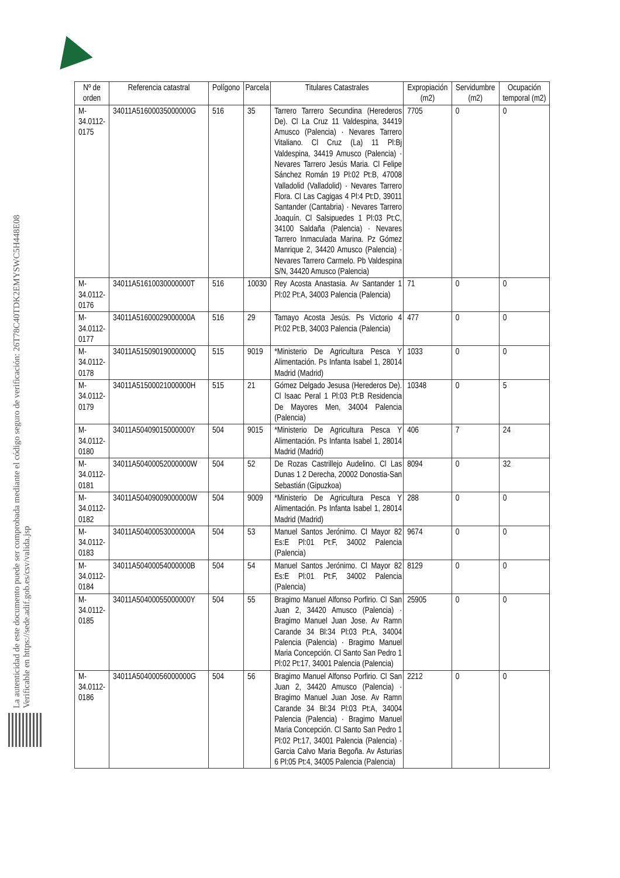La autenticidad de este documento puede ser comprobada mediante el código seguro de verificación: 26T78C40TDK2EMYSWC5H448E08
Verificable en https://sede.adif.gob.es/csv/valida.jsp
| Nº de orden | Referencia catastral | Polígono | Parcela | Titulares Catastrales | Expropiación (m2) | Servidumbre (m2) | Ocupación temporal (m2) |
| --- | --- | --- | --- | --- | --- | --- | --- |
| M-34.0112-0175 | 34011A51600035000000G | 516 | 35 | Tarrero Tarrero Secundina (Herederos De). Cl La Cruz 11 Valdespina, 34419 Amusco (Palencia) · Nevares Tarrero Vitaliano. Cl Cruz (La) 11 Pl:Bj Valdespina, 34419 Amusco (Palencia) · Nevares Tarrero Jesús Maria. Cl Felipe Sánchez Román 19 Pl:02 Pt:B, 47008 Valladolid (Valladolid) · Nevares Tarrero Flora. Cl Las Cagigas 4 Pl:4 Pt:D, 39011 Santander (Cantabria) · Nevares Tarrero Joaquín. Cl Salsipuedes 1 Pl:03 Pt:C, 34100 Saldaña (Palencia) · Nevares Tarrero Inmaculada Marina. Pz Gómez Manrique 2, 34420 Amusco (Palencia) · Nevares Tarrero Carmelo. Pb Valdespina S/N, 34420 Amusco (Palencia) | 7705 | 0 | 0 |
| M-34.0112-0176 | 34011A51610030000000T | 516 | 10030 | Rey Acosta Anastasia. Av Santander 1 Pl:02 Pt:A, 34003 Palencia (Palencia) | 71 | 0 | 0 |
| M-34.0112-0177 | 34011A51600029000000A | 516 | 29 | Tamayo Acosta Jesús. Ps Victorio 4 Pl:02 Pt:B, 34003 Palencia (Palencia) | 477 | 0 | 0 |
| M-34.0112-0178 | 34011A51509019000000Q | 515 | 9019 | *Ministerio De Agricultura Pesca Y Alimentación. Ps Infanta Isabel 1, 28014 Madrid (Madrid) | 1033 | 0 | 0 |
| M-34.0112-0179 | 34011A51500021000000H | 515 | 21 | Gómez Delgado Jesusa (Herederos De). Cl Isaac Peral 1 Pl:03 Pt:B Residencia De Mayores Men, 34004 Palencia (Palencia) | 10348 | 0 | 5 |
| M-34.0112-0180 | 34011A50409015000000Y | 504 | 9015 | *Ministerio De Agricultura Pesca Y Alimentación. Ps Infanta Isabel 1, 28014 Madrid (Madrid) | 406 | 7 | 24 |
| M-34.0112-0181 | 34011A50400052000000W | 504 | 52 | De Rozas Castrillejo Audelino. Cl Las Dunas 1 2 Derecha, 20002 Donostia-San Sebastián (Gipuzkoa) | 8094 | 0 | 32 |
| M-34.0112-0182 | 34011A50409009000000W | 504 | 9009 | *Ministerio De Agricultura Pesca Y Alimentación. Ps Infanta Isabel 1, 28014 Madrid (Madrid) | 288 | 0 | 0 |
| M-34.0112-0183 | 34011A50400053000000A | 504 | 53 | Manuel Santos Jerónimo. Cl Mayor 82 Es:E Pl:01 Pt:F, 34002 Palencia (Palencia) | 9674 | 0 | 0 |
| M-34.0112-0184 | 34011A50400054000000B | 504 | 54 | Manuel Santos Jerónimo. Cl Mayor 82 Es:E Pl:01 Pt:F, 34002 Palencia (Palencia) | 8129 | 0 | 0 |
| M-34.0112-0185 | 34011A50400055000000Y | 504 | 55 | Bragimo Manuel Alfonso Porfirio. Cl San Juan 2, 34420 Amusco (Palencia) · Bragimo Manuel Juan Jose. Av Ramn Carande 34 Bl:34 Pl:03 Pt:A, 34004 Palencia (Palencia) · Bragimo Manuel Maria Concepción. Cl Santo San Pedro 1 Pl:02 Pt:17, 34001 Palencia (Palencia) | 25905 | 0 | 0 |
| M-34.0112-0186 | 34011A50400056000000G | 504 | 56 | Bragimo Manuel Alfonso Porfirio. Cl San Juan 2, 34420 Amusco (Palencia) · Bragimo Manuel Juan Jose. Av Ramn Carande 34 Bl:34 Pl:03 Pt:A, 34004 Palencia (Palencia) · Bragimo Manuel Maria Concepción. Cl Santo San Pedro 1 Pl:02 Pt:17, 34001 Palencia (Palencia) · Garcia Calvo Maria Begoña. Av Asturias 6 Pl:05 Pt:4, 34005 Palencia (Palencia) | 2212 | 0 | 0 |